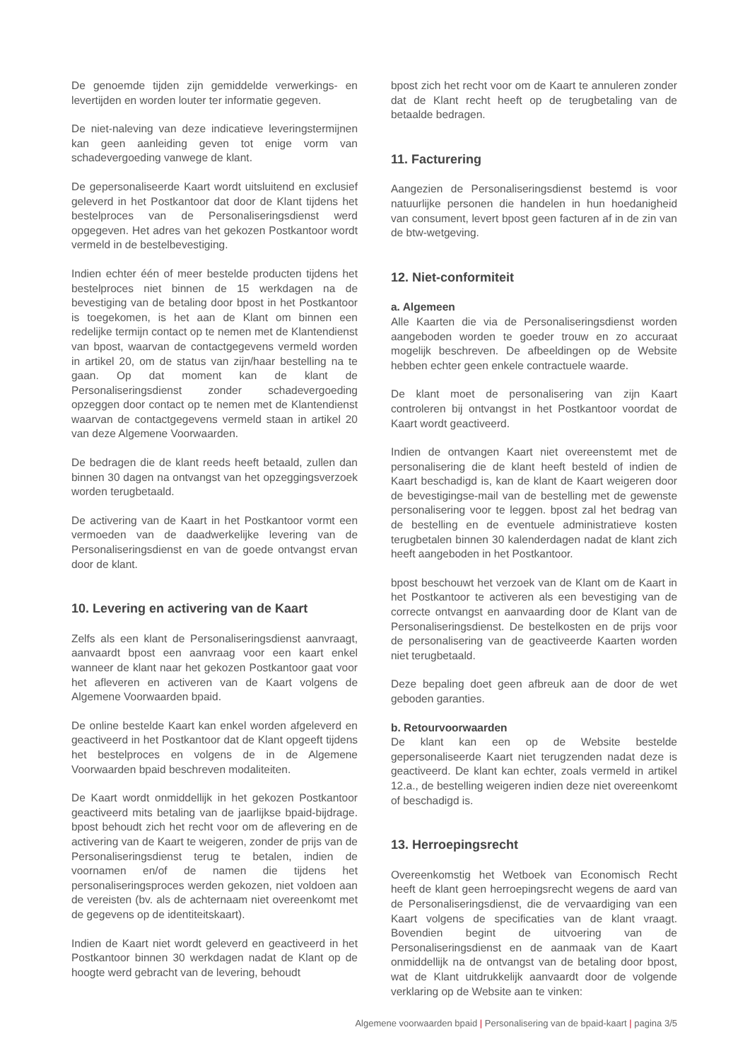De genoemde tijden zijn gemiddelde verwerkings- en levertijden en worden louter ter informatie gegeven.
De niet-naleving van deze indicatieve leveringstermijnen kan geen aanleiding geven tot enige vorm van schadevergoeding vanwege de klant.
De gepersonaliseerde Kaart wordt uitsluitend en exclusief geleverd in het Postkantoor dat door de Klant tijdens het bestelproces van de Personaliseringsdienst werd opgegeven. Het adres van het gekozen Postkantoor wordt vermeld in de bestelbevestiging.
Indien echter één of meer bestelde producten tijdens het bestelproces niet binnen de 15 werkdagen na de bevestiging van de betaling door bpost in het Postkantoor is toegekomen, is het aan de Klant om binnen een redelijke termijn contact op te nemen met de Klantendienst van bpost, waarvan de contactgegevens vermeld worden in artikel 20, om de status van zijn/haar bestelling na te gaan. Op dat moment kan de klant de Personaliseringsdienst zonder schadevergoeding opzeggen door contact op te nemen met de Klantendienst waarvan de contactgegevens vermeld staan in artikel 20 van deze Algemene Voorwaarden.
De bedragen die de klant reeds heeft betaald, zullen dan binnen 30 dagen na ontvangst van het opzeggingsverzoek worden terugbetaald.
De activering van de Kaart in het Postkantoor vormt een vermoeden van de daadwerkelijke levering van de Personaliseringsdienst en van de goede ontvangst ervan door de klant.
10. Levering en activering van de Kaart
Zelfs als een klant de Personaliseringsdienst aanvraagt, aanvaardt bpost een aanvraag voor een kaart enkel wanneer de klant naar het gekozen Postkantoor gaat voor het afleveren en activeren van de Kaart volgens de Algemene Voorwaarden bpaid.
De online bestelde Kaart kan enkel worden afgeleverd en geactiveerd in het Postkantoor dat de Klant opgeeft tijdens het bestelproces en volgens de in de Algemene Voorwaarden bpaid beschreven modaliteiten.
De Kaart wordt onmiddellijk in het gekozen Postkantoor geactiveerd mits betaling van de jaarlijkse bpaid-bijdrage. bpost behoudt zich het recht voor om de aflevering en de activering van de Kaart te weigeren, zonder de prijs van de Personaliseringsdienst terug te betalen, indien de voornamen en/of de namen die tijdens het personaliseringsproces werden gekozen, niet voldoen aan de vereisten (bv. als de achternaam niet overeenkomt met de gegevens op de identiteitskaart).
Indien de Kaart niet wordt geleverd en geactiveerd in het Postkantoor binnen 30 werkdagen nadat de Klant op de hoogte werd gebracht van de levering, behoudt
bpost zich het recht voor om de Kaart te annuleren zonder dat de Klant recht heeft op de terugbetaling van de betaalde bedragen.
11. Facturering
Aangezien de Personaliseringsdienst bestemd is voor natuurlijke personen die handelen in hun hoedanigheid van consument, levert bpost geen facturen af in de zin van de btw-wetgeving.
12. Niet-conformiteit
a. Algemeen
Alle Kaarten die via de Personaliseringsdienst worden aangeboden worden te goeder trouw en zo accuraat mogelijk beschreven. De afbeeldingen op de Website hebben echter geen enkele contractuele waarde.
De klant moet de personalisering van zijn Kaart controleren bij ontvangst in het Postkantoor voordat de Kaart wordt geactiveerd.
Indien de ontvangen Kaart niet overeenstemt met de personalisering die de klant heeft besteld of indien de Kaart beschadigd is, kan de klant de Kaart weigeren door de bevestigingse-mail van de bestelling met de gewenste personalisering voor te leggen. bpost zal het bedrag van de bestelling en de eventuele administratieve kosten terugbetalen binnen 30 kalenderdagen nadat de klant zich heeft aangeboden in het Postkantoor.
bpost beschouwt het verzoek van de Klant om de Kaart in het Postkantoor te activeren als een bevestiging van de correcte ontvangst en aanvaarding door de Klant van de Personaliseringsdienst. De bestelkosten en de prijs voor de personalisering van de geactiveerde Kaarten worden niet terugbetaald.
Deze bepaling doet geen afbreuk aan de door de wet geboden garanties.
b. Retourvoorwaarden
De klant kan een op de Website bestelde gepersonaliseerde Kaart niet terugzenden nadat deze is geactiveerd. De klant kan echter, zoals vermeld in artikel 12.a., de bestelling weigeren indien deze niet overeenkomt of beschadigd is.
13. Herroepingsrecht
Overeenkomstig het Wetboek van Economisch Recht heeft de klant geen herroepingsrecht wegens de aard van de Personaliseringsdienst, die de vervaardiging van een Kaart volgens de specificaties van de klant vraagt. Bovendien begint de uitvoering van de Personaliseringsdienst en de aanmaak van de Kaart onmiddellijk na de ontvangst van de betaling door bpost, wat de Klant uitdrukkelijk aanvaardt door de volgende verklaring op de Website aan te vinken:
Algemene voorwaarden bpaid | Personalisering van de bpaid-kaart | pagina 3/5